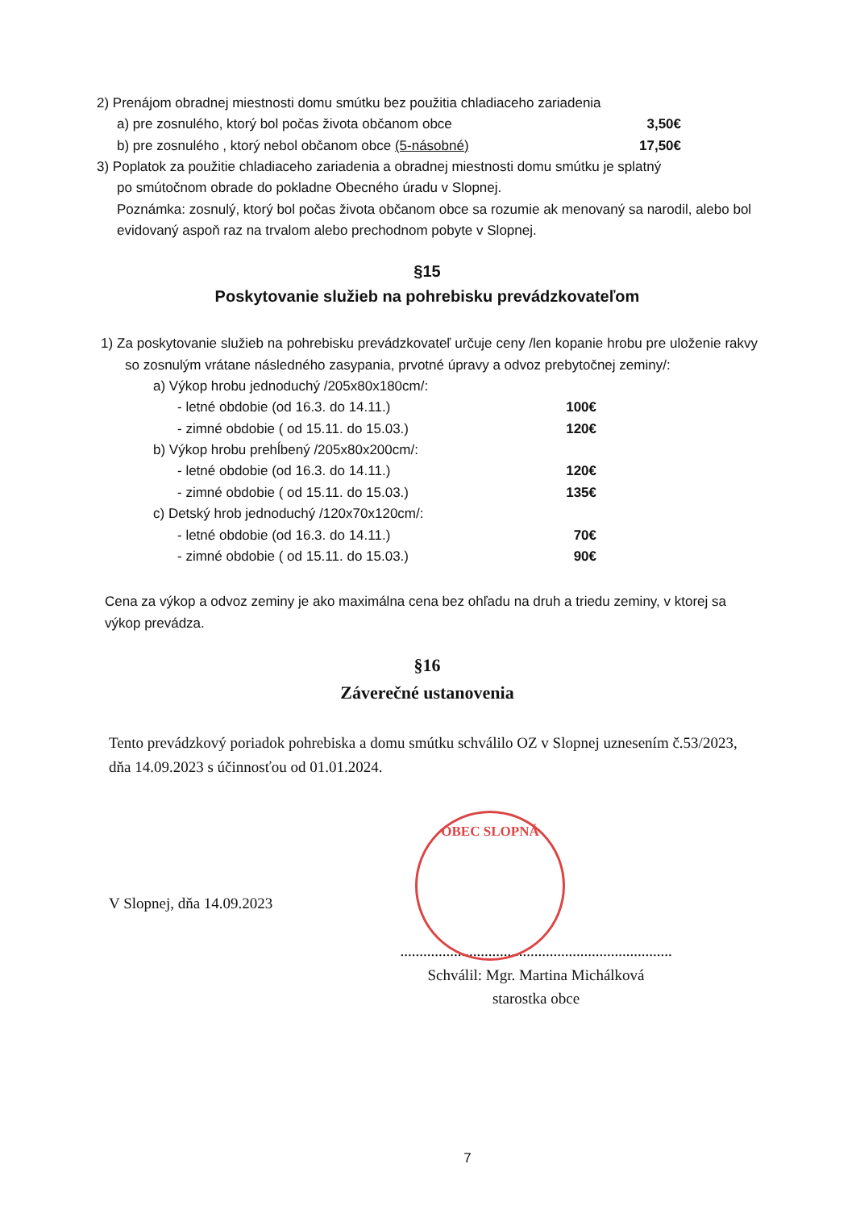2) Prenájom obradnej miestnosti domu smútku bez použitia chladiaceho zariadenia
a) pre zosnulého, ktorý bol počas života občanom obce 3,50€
b) pre zosnulého , ktorý nebol občanom obce (5-násobné) 17,50€
3) Poplatok za použitie chladiaceho zariadenia a obradnej miestnosti domu smútku je splatný
po smútočnom obrade do pokladne Obecného úradu v Slopnej.
Poznámka: zosnulý, ktorý bol počas života občanom obce sa rozumie ak menovaný sa narodil, alebo bol evidovaný aspoň raz na trvalom alebo prechodnom pobyte v Slopnej.
§15
Poskytovanie služieb na pohrebisku prevádzkovateľom
1) Za poskytovanie služieb na pohrebisku prevádzkovateľ určuje ceny /len kopanie hrobu pre uloženie rakvy so zosnulým vrátane následného zasypania, prvotné úpravy a odvoz prebytočnej zeminy/:
a) Výkop hrobu jednoduchý /205x80x180cm/:
- letné obdobie (od 16.3. do 14.11.) 100€
- zimné obdobie ( od 15.11. do 15.03.) 120€
b) Výkop hrobu prehĺbený /205x80x200cm/:
- letné obdobie (od 16.3. do 14.11.) 120€
- zimné obdobie ( od 15.11. do 15.03.) 135€
c) Detský hrob jednoduchý /120x70x120cm/:
- letné obdobie (od 16.3. do 14.11.) 70€
- zimné obdobie ( od 15.11. do 15.03.) 90€
Cena za výkop a odvoz zeminy je ako maximálna cena bez ohľadu na druh a triedu zeminy, v ktorej sa výkop prevádza.
§16
Záverečné ustanovenia
Tento prevádzkový poriadok pohrebiska a domu smútku schválilo OZ v Slopnej uznesením č.53/2023, dňa 14.09.2023 s účinnosťou od 01.01.2024.
V Slopnej, dňa 14.09.2023
.......................................................................
Schválil: Mgr. Martina Michálková
starostka obce
7
OBEC SLOPNÁ